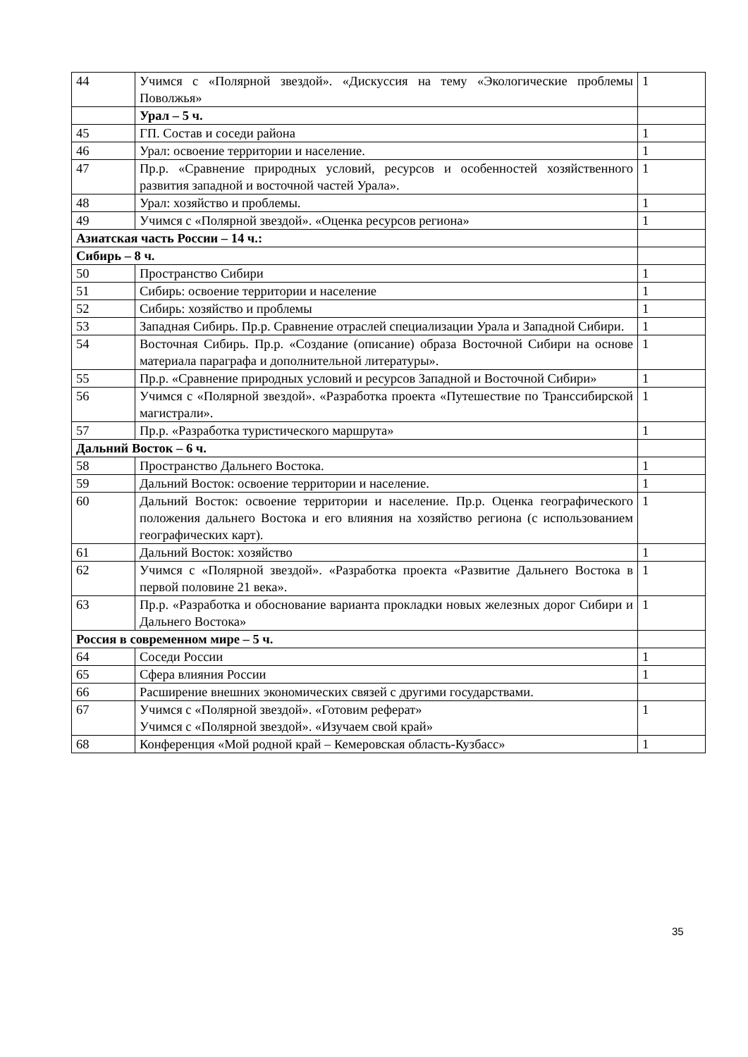| 44 | Учимся с «Полярной звездой». «Дискуссия на тему «Экологические проблемы Поволжья» | 1 |
| | Урал – 5 ч. | |
| 45 | ГП. Состав и соседи района | 1 |
| 46 | Урал: освоение территории и население. | 1 |
| 47 | Пр.р. «Сравнение природных условий, ресурсов и особенностей хозяйственного развития западной и восточной частей Урала». | 1 |
| 48 | Урал: хозяйство и проблемы. | 1 |
| 49 | Учимся с «Полярной звездой». «Оценка ресурсов региона» | 1 |
| Азиатская часть России – 14 ч.: | | |
| Сибирь – 8 ч. | | |
| 50 | Пространство Сибири | 1 |
| 51 | Сибирь: освоение территории и население | 1 |
| 52 | Сибирь: хозяйство и проблемы | 1 |
| 53 | Западная Сибирь. Пр.р. Сравнение отраслей специализации Урала и Западной Сибири. | 1 |
| 54 | Восточная Сибирь. Пр.р. «Создание (описание) образа Восточной Сибири на основе материала параграфа и дополнительной литературы». | 1 |
| 55 | Пр.р. «Сравнение природных условий и ресурсов Западной и Восточной Сибири» | 1 |
| 56 | Учимся с «Полярной звездой». «Разработка проекта «Путешествие по Транссибирской магистрали». | 1 |
| 57 | Пр.р. «Разработка туристического маршрута» | 1 |
| Дальний Восток – 6 ч. | | |
| 58 | Пространство Дальнего Востока. | 1 |
| 59 | Дальний Восток: освоение территории и население. | 1 |
| 60 | Дальний Восток: освоение территории и население. Пр.р. Оценка географического положения дальнего Востока и его влияния на хозяйство региона (с использованием географических карт). | 1 |
| 61 | Дальний Восток: хозяйство | 1 |
| 62 | Учимся с «Полярной звездой». «Разработка проекта «Развитие Дальнего Востока в первой половине 21 века». | 1 |
| 63 | Пр.р. «Разработка и обоснование варианта прокладки новых железных дорог Сибири и Дальнего Востока» | 1 |
| Россия в современном мире – 5 ч. | | |
| 64 | Соседи России | 1 |
| 65 | Сфера влияния России | 1 |
| 66 | Расширение внешних экономических связей с другими государствами. | |
| 67 | Учимся с «Полярной звездой». «Готовим реферат» Учимся с «Полярной звездой». «Изучаем свой край» | 1 |
| 68 | Конференция «Мой родной край – Кемеровская область-Кузбасс» | 1 |
35